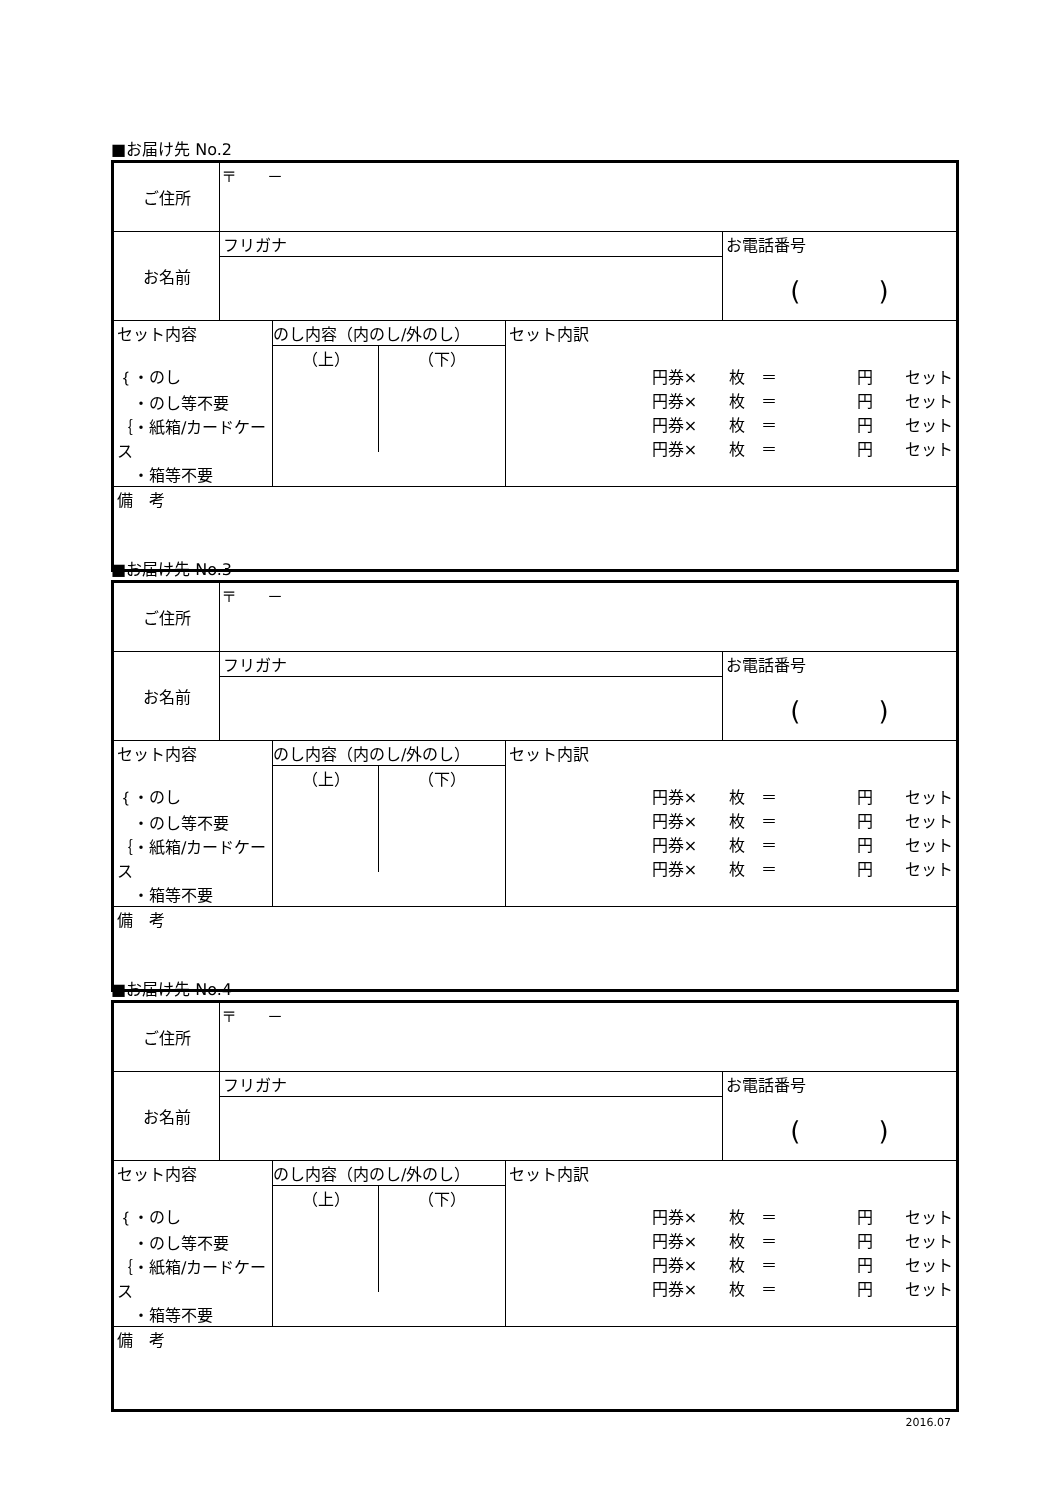■お届け先 No.2
| ご住所 | 〒 － | | | |
| お名前 | フリガナ | | | お電話番号 ( ) |
| セット内容 ｛・のし ・のし等不要 ｛・紙箱/カードケース ・箱等不要 | | のし内容（内のし/外のし） （上） （下） | セット内訳 円券× 枚 ＝ 円 セット 円券× 枚 ＝ 円 セット 円券× 枚 ＝ 円 セット 円券× 枚 ＝ 円 セット | |
| 備 考 | | | | |
■お届け先 No.3
| ご住所 | 〒 － | | | |
| お名前 | フリガナ | | | お電話番号 ( ) |
| セット内容 ｛・のし ・のし等不要 ｛・紙箱/カードケース ・箱等不要 | | のし内容（内のし/外のし） （上） （下） | セット内訳 円券× 枚 ＝ 円 セット 円券× 枚 ＝ 円 セット 円券× 枚 ＝ 円 セット 円券× 枚 ＝ 円 セット | |
| 備 考 | | | | |
■お届け先 No.4
| ご住所 | 〒 － | | | |
| お名前 | フリガナ | | | お電話番号 ( ) |
| セット内容 ｛・のし ・のし等不要 ｛・紙箱/カードケース ・箱等不要 | | のし内容（内のし/外のし） （上） （下） | セット内訳 円券× 枚 ＝ 円 セット 円券× 枚 ＝ 円 セット 円券× 枚 ＝ 円 セット 円券× 枚 ＝ 円 セット | |
| 備 考 | | | | |
2016.07